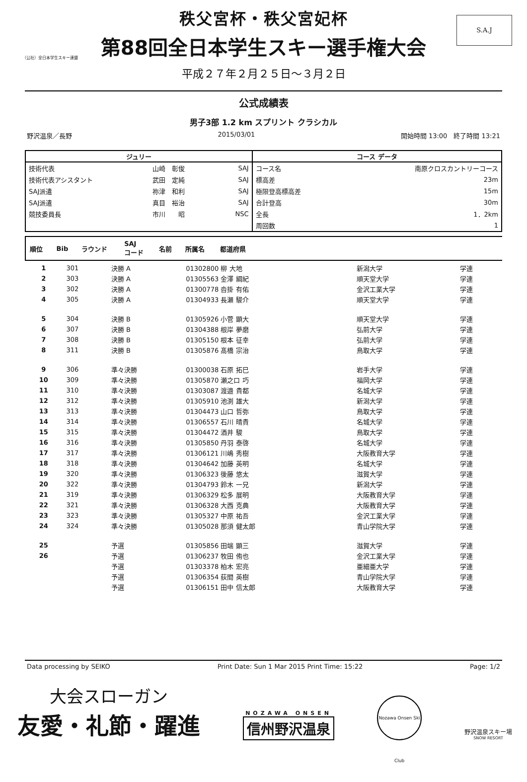（公社）全日本学生スキー連盟
S.A.J
秩父宮杯・秩父宮妃杯
第88回全日本学生スキー選手権大会
平成２７年２月２５日～３月２日
公式成績表
男子3部 1.2 km スプリント クラシカル
野沢温泉／長野 2015/03/01 開始時間 13:00　終了時間 13:21
| ジュリー | | | コース データ | |
| --- | --- | --- | --- | --- |
| 技術代表 | 山崎 彰俊 | SAJ | コース名 | 南原クロスカントリーコース |
| 技術代表アシスタント | 武田 定純 | SAJ | 標高差 | 23m |
| SAJ派遣 | 祢津 和利 | SAJ | 極限登高標高差 | 15m |
| SAJ派遣 | 真目 裕治 | SAJ | 合計登高 | 30m |
| 競技委員長 | 市川 昭 | NSC | 全長 | 1．2km |
| | | | 周回数 | 1 |
| 順位 | Bib | ラウンド | SAJ コード | 名前 | 所属名 | 都道府県 |
| --- | --- | --- | --- | --- | --- | --- |
| 1 | 301 | 決勝 A | 01302800 柳 大地 | 新潟大学 | 学連 |
| 2 | 303 | 決勝 A | 01305563 金澤 綱紀 | 順天堂大学 | 学連 |
| 3 | 302 | 決勝 A | 01300778 沓掛 有佑 | 金沢工業大学 | 学連 |
| 4 | 305 | 決勝 A | 01304933 長瀬 駿介 | 順天堂大学 | 学連 |
| 5 | 304 | 決勝 B | 01305926 小菅 顕大 | 順天堂大学 | 学連 |
| 6 | 307 | 決勝 B | 01304388 根岸 夢磨 | 弘前大学 | 学連 |
| 7 | 308 | 決勝 B | 01305150 根本 征幸 | 弘前大学 | 学連 |
| 8 | 311 | 決勝 B | 01305876 髙橋 宗治 | 鳥取大学 | 学連 |
| 9 | 306 | 準々決勝 | 01300038 石原 拓巳 | 岩手大学 | 学連 |
| 10 | 309 | 準々決勝 | 01305870 瀬之口 巧 | 福岡大学 | 学連 |
| 11 | 310 | 準々決勝 | 01303087 渡邉 貴都 | 名城大学 | 学連 |
| 12 | 312 | 準々決勝 | 01305910 池渕 雄大 | 新潟大学 | 学連 |
| 13 | 313 | 準々決勝 | 01304473 山口 哲弥 | 鳥取大学 | 学連 |
| 14 | 314 | 準々決勝 | 01306557 石川 晴貴 | 名城大学 | 学連 |
| 15 | 315 | 準々決勝 | 01304472 酒井 駿 | 鳥取大学 | 学連 |
| 16 | 316 | 準々決勝 | 01305850 丹羽 泰啓 | 名城大学 | 学連 |
| 17 | 317 | 準々決勝 | 01306121 川嶋 秀樹 | 大阪教育大学 | 学連 |
| 18 | 318 | 準々決勝 | 01304642 加藤 英明 | 名城大学 | 学連 |
| 19 | 320 | 準々決勝 | 01306323 後藤 悠太 | 滋賀大学 | 学連 |
| 20 | 322 | 準々決勝 | 01304793 鈴木 一兄 | 新潟大学 | 学連 |
| 21 | 319 | 準々決勝 | 01306329 松多 展明 | 大阪教育大学 | 学連 |
| 22 | 321 | 準々決勝 | 01306328 大西 克典 | 大阪教育大学 | 学連 |
| 23 | 323 | 準々決勝 | 01305327 中原 祐吾 | 金沢工業大学 | 学連 |
| 24 | 324 | 準々決勝 | 01305028 那須 健太郎 | 青山学院大学 | 学連 |
| 25 | | 予選 | 01305856 田端 顕三 | 滋賀大学 | 学連 |
| 26 | | 予選 | 01306237 牧田 侑也 | 金沢工業大学 | 学連 |
| | | 予選 | 01303378 柏木 宏亮 | 亜細亜大学 | 学連 |
| | | 予選 | 01306354 荻間 英樹 | 青山学院大学 | 学連 |
| | | 予選 | 01306151 田中 信太郎 | 大阪教育大学 | 学連 |
Data processing by SEIKO Print Date: Sun 1 Mar 2015 Print Time: 15:22 Page: 1/2
大会スローガン
友愛・礼節・躍進
NOZAWA ONSEN
信州野沢温泉
Nozawa Onsen Ski Club
野沢温泉スキー場
SNOW RESORT